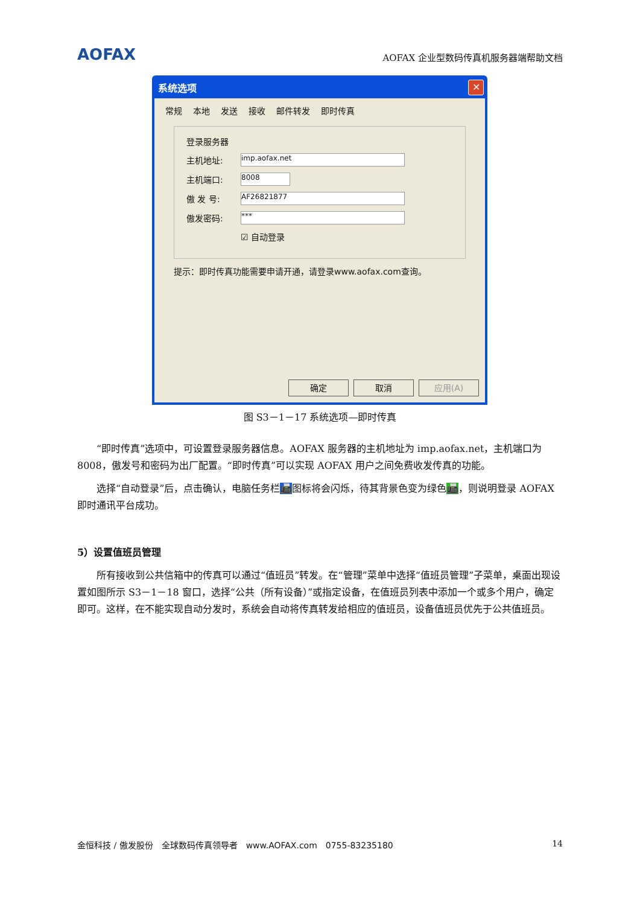AOFAX
AOFAX 企业型数码传真机服务器端帮助文档
系统选项
✕
常规 本地 发送 接收 邮件转发 即时传真
登录服务器
主机地址:
imp.aofax.net
主机端口:
8008
傲 发 号:
AF26821877
傲发密码:
***
☑ 自动登录
提示：即时传真功能需要申请开通，请登录www.aofax.com查询。
确定 取消 应用(A)
图 S3－1－17 系统选项—即时传真
“即时传真”选项中，可设置登录服务器信息。AOFAX 服务器的主机地址为 imp.aofax.net，主机端口为 8008，傲发号和密码为出厂配置。“即时传真”可以实现 AOFAX 用户之间免费收发传真的功能。
选择“自动登录”后，点击确认，电脑任务栏📠图标将会闪烁，待其背景色变为绿色📠，则说明登录 AOFAX 即时通讯平台成功。
5）设置值班员管理
所有接收到公共信箱中的传真可以通过“值班员”转发。在“管理”菜单中选择“值班员管理”子菜单，桌面出现设置如图所示 S3－1－18 窗口，选择“公共（所有设备）”或指定设备，在值班员列表中添加一个或多个用户，确定即可。这样，在不能实现自动分发时，系统会自动将传真转发给相应的值班员，设备值班员优先于公共值班员。
金恒科技 / 傲发股份　全球数码传真领导者　www.AOFAX.com　0755-83235180 14